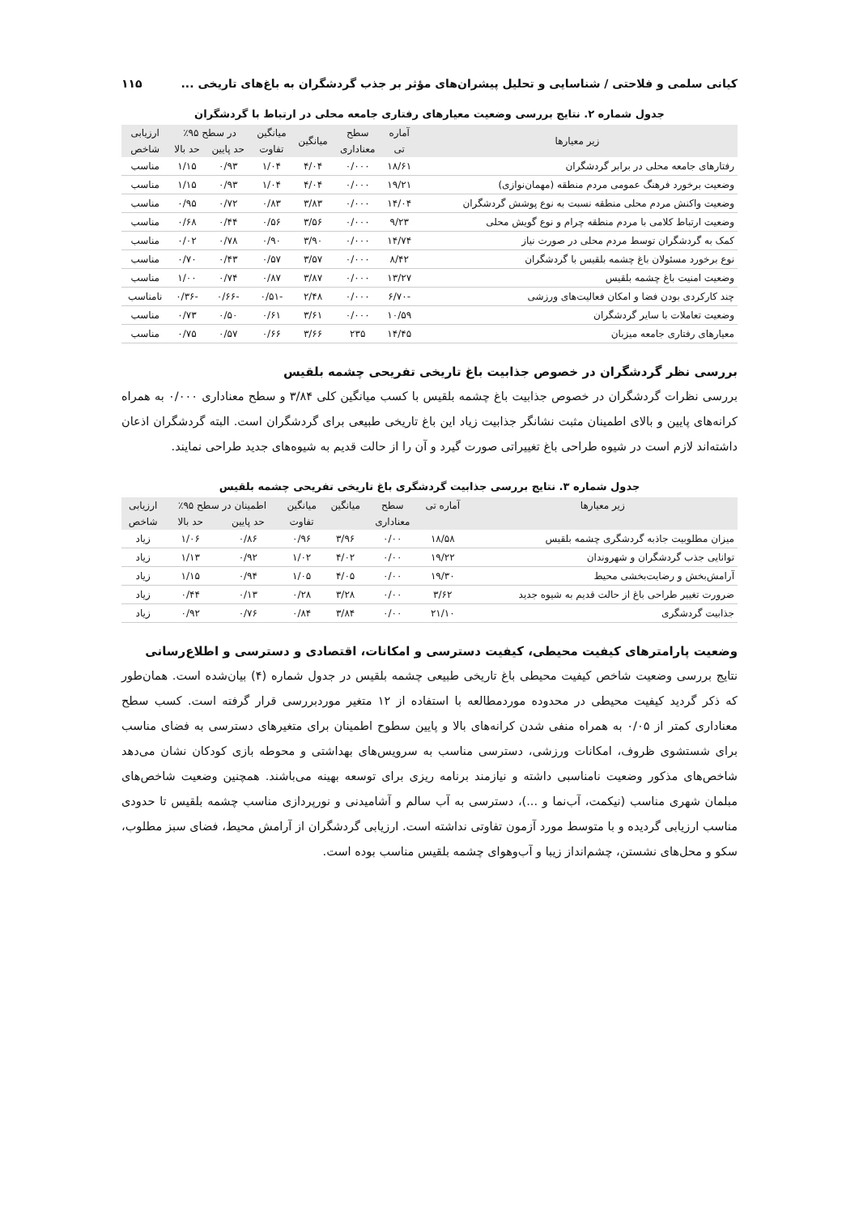کیانی سلمی و فلاحتی / شناسایی و تحلیل پیشران‌های مؤثر بر جذب گردشگران به باغ‌های تاریخی ... ۱۱۵
جدول شماره ۲. نتایج بررسی وضعیت معیارهای رفتاری جامعه محلی در ارتباط با گردشگران
| زیر معیارها | آماره | سطح | میانگین | میانگین | در سطح ۹۵٪ | | ارزیابی |
| --- | --- | --- | --- | --- | --- | --- | --- |
| | تی | معناداری | | تفاوت | حد پایین | حد بالا | شاخص |
| رفتارهای جامعه محلی در برابر گردشگران | ۱۸/۶۱ | ۰/۰۰۰ | ۴/۰۴ | ۱/۰۴ | ۰/۹۳ | ۱/۱۵ | مناسب |
| وضعیت برخورد فرهنگ عمومی مردم منطقه (مهمان‌نوازی) | ۱۹/۲۱ | ۰/۰۰۰ | ۴/۰۴ | ۱/۰۴ | ۰/۹۳ | ۱/۱۵ | مناسب |
| وضعیت واکنش مردم محلی منطقه نسبت به نوع پوشش گردشگران | ۱۴/۰۴ | ۰/۰۰۰ | ۳/۸۳ | ۰/۸۳ | ۰/۷۲ | ۰/۹۵ | مناسب |
| وضعیت ارتباط کلامی با مردم منطقه چرام و نوع گویش محلی | ۹/۲۳ | ۰/۰۰۰ | ۳/۵۶ | ۰/۵۶ | ۰/۴۴ | ۰/۶۸ | مناسب |
| کمک به گردشگران توسط مردم محلی در صورت نیاز | ۱۴/۷۴ | ۰/۰۰۰ | ۳/۹۰ | ۰/۹۰ | ۰/۷۸ | ۰/۰۲ | مناسب |
| نوع برخورد مسئولان باغ چشمه بلقیس با گردشگران | ۸/۴۲ | ۰/۰۰۰ | ۳/۵۷ | ۰/۵۷ | ۰/۴۳ | ۰/۷۰ | مناسب |
| وضعیت امنیت باغ چشمه بلقیس | ۱۳/۲۷ | ۰/۰۰۰ | ۳/۸۷ | ۰/۸۷ | ۰/۷۴ | ۱/۰۰ | مناسب |
| چند کارکردی بودن فضا و امکان فعالیت‌های ورزشی | -۶/۷۰ | ۰/۰۰۰ | ۲/۴۸ | -۰/۵۱ | -۰/۶۶ | -۰/۳۶ | نامناسب |
| وضعیت تعاملات با سایر گردشگران | ۱۰/۵۹ | ۰/۰۰۰ | ۳/۶۱ | ۰/۶۱ | ۰/۵۰ | ۰/۷۳ | مناسب |
| معیارهای رفتاری جامعه میزبان | ۱۴/۴۵ | ۲۳۵ | ۳/۶۶ | ۰/۶۶ | ۰/۵۷ | ۰/۷۵ | مناسب |
بررسی نظر گردشگران در خصوص جذابیت باغ تاریخی تفریحی چشمه بلقیس
بررسی نظرات گردشگران در خصوص جذابیت باغ چشمه بلقیس با کسب میانگین کلی ۳/۸۴ و سطح معناداری ۰/۰۰۰ به همراه کرانه‌های پایین و بالای اطمینان مثبت نشانگر جذابیت زیاد این باغ تاریخی طبیعی برای گردشگران است. البته گردشگران اذعان داشته‌اند لازم است در شیوه طراحی باغ تغییراتی صورت گیرد و آن را از حالت قدیم به شیوه‌های جدید طراحی نمایند.
جدول شماره ۳. نتایج بررسی جذابیت گردشگری باغ تاریخی تفریحی چشمه بلقیس
| زیر معیارها | آماره تی | سطح | میانگین | میانگین | اطمینان در سطح ۹۵٪ | | ارزیابی |
| --- | --- | --- | --- | --- | --- | --- | --- |
| | | معناداری | | تفاوت | حد پایین | حد بالا | شاخص |
| میزان مطلوبیت جاذبه گردشگری چشمه بلقیس | ۱۸/۵۸ | ۰/۰۰ | ۳/۹۶ | ۰/۹۶ | ۰/۸۶ | ۱/۰۶ | زیاد |
| توانایی جذب گردشگران و شهروندان | ۱۹/۲۲ | ۰/۰۰ | ۴/۰۲ | ۱/۰۲ | ۰/۹۲ | ۱/۱۳ | زیاد |
| آرامش‌بخش و رضایت‌بخشی محیط | ۱۹/۳۰ | ۰/۰۰ | ۴/۰۵ | ۱/۰۵ | ۰/۹۴ | ۱/۱۵ | زیاد |
| ضرورت تغییر طراحی باغ از حالت قدیم به شیوه جدید | ۳/۶۲ | ۰/۰۰ | ۳/۲۸ | ۰/۲۸ | ۰/۱۳ | ۰/۴۴ | زیاد |
| جذابیت گردشگری | ۲۱/۱۰ | ۰/۰۰ | ۳/۸۴ | ۰/۸۴ | ۰/۷۶ | ۰/۹۲ | زیاد |
وضعیت پارامترهای کیفیت محیطی، کیفیت دسترسی و امکانات، اقتصادی و دسترسی و اطلاع‌رسانی
نتایج بررسی وضعیت شاخص کیفیت محیطی باغ تاریخی طبیعی چشمه بلقیس در جدول شماره (۴) بیان‌شده است. همان‌طور که ذکر گردید کیفیت محیطی در محدوده موردمطالعه با استفاده از ۱۲ متغیر موردبررسی قرار گرفته است. کسب سطح معناداری کمتر از ۰/۰۵ به همراه منفی شدن کرانه‌های بالا و پایین سطوح اطمینان برای متغیرهای دسترسی به فضای مناسب برای شستشوی ظروف، امکانات ورزشی، دسترسی مناسب به سرویس‌های بهداشتی و محوطه بازی کودکان نشان می‌دهد شاخص‌های مذکور وضعیت نامناسبی داشته و نیازمند برنامه ریزی برای توسعه بهینه می‌باشند. همچنین وضعیت شاخص‌های مبلمان شهری مناسب (نیکمت، آب‌نما و ...)، دسترسی به آب سالم و آشامیدنی و نورپردازی مناسب چشمه بلقیس تا حدودی مناسب ارزیابی گردیده و با متوسط مورد آزمون تفاوتی نداشته است. ارزیابی گردشگران از آرامش محیط، فضای سبز مطلوب، سکو و محل‌های نشستن، چشم‌انداز زیبا و آب‌وهوای چشمه بلقیس مناسب بوده است.